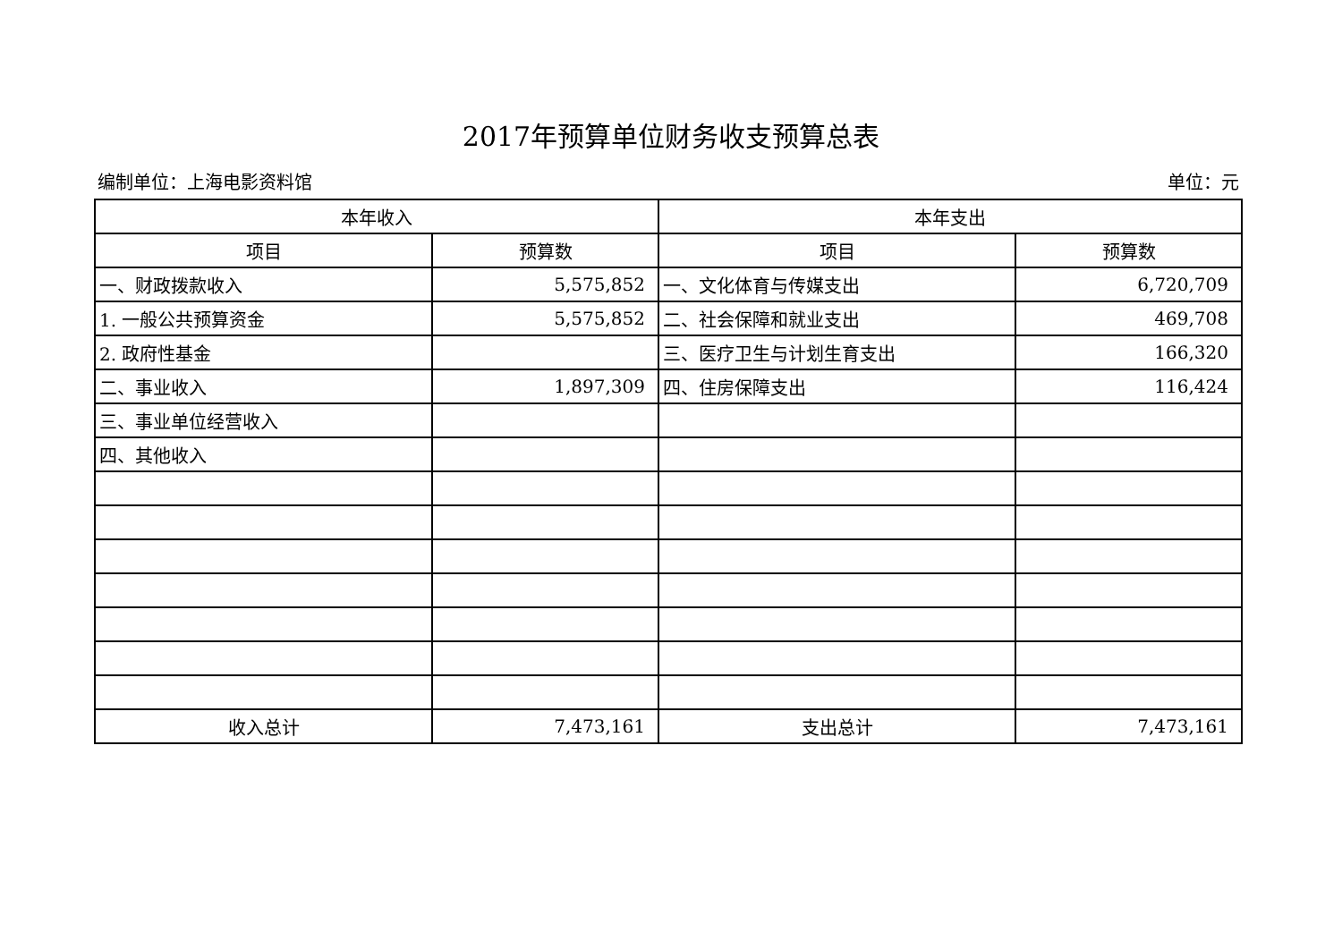2017年预算单位财务收支预算总表
编制单位：上海电影资料馆 单位：元
| 本年收入 | | 本年支出 | |
| --- | --- | --- | --- |
| 项目 | 预算数 | 项目 | 预算数 |
| 一、财政拨款收入 | 5,575,852 | 一、文化体育与传媒支出 | 6,720,709 |
| 1. 一般公共预算资金 | 5,575,852 | 二、社会保障和就业支出 | 469,708 |
| 2. 政府性基金 | | 三、医疗卫生与计划生育支出 | 166,320 |
| 二、事业收入 | 1,897,309 | 四、住房保障支出 | 116,424 |
| 三、事业单位经营收入 | | | |
| 四、其他收入 | | | |
| 收入总计 | 7,473,161 | 支出总计 | 7,473,161 |